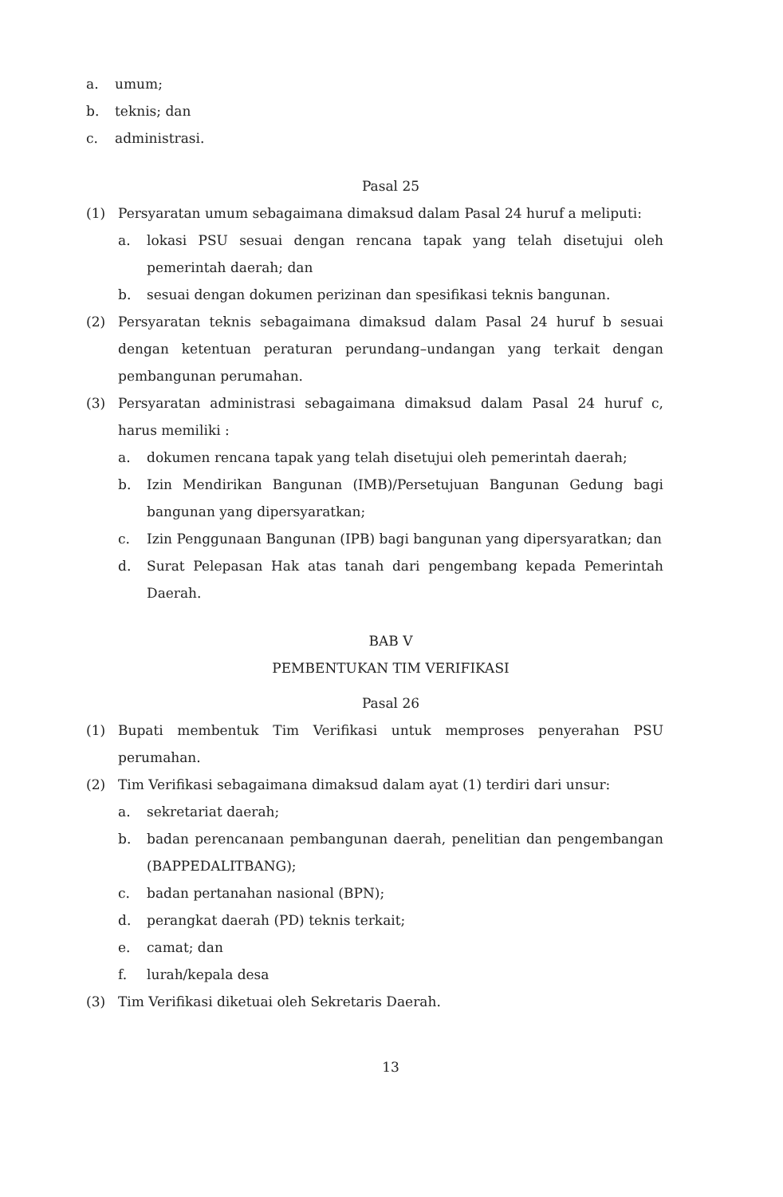a. umum;
b. teknis; dan
c. administrasi.
Pasal 25
(1) Persyaratan umum sebagaimana dimaksud dalam Pasal 24 huruf a meliputi:
a. lokasi PSU sesuai dengan rencana tapak yang telah disetujui oleh pemerintah daerah; dan
b. sesuai dengan dokumen perizinan dan spesifikasi teknis bangunan.
(2) Persyaratan teknis sebagaimana dimaksud dalam Pasal 24 huruf b sesuai dengan ketentuan peraturan perundang–undangan yang terkait dengan pembangunan perumahan.
(3) Persyaratan administrasi sebagaimana dimaksud dalam Pasal 24 huruf c, harus memiliki :
a. dokumen rencana tapak yang telah disetujui oleh pemerintah daerah;
b. Izin Mendirikan Bangunan (IMB)/Persetujuan Bangunan Gedung bagi bangunan yang dipersyaratkan;
c. Izin Penggunaan Bangunan (IPB) bagi bangunan yang dipersyaratkan; dan
d. Surat Pelepasan Hak atas tanah dari pengembang kepada Pemerintah Daerah.
BAB V
PEMBENTUKAN TIM VERIFIKASI
Pasal 26
(1) Bupati membentuk Tim Verifikasi untuk memproses penyerahan PSU perumahan.
(2) Tim Verifikasi sebagaimana dimaksud dalam ayat (1) terdiri dari unsur:
a. sekretariat daerah;
b. badan perencanaan pembangunan daerah, penelitian dan pengembangan (BAPPEDALITBANG);
c. badan pertanahan nasional (BPN);
d. perangkat daerah (PD) teknis terkait;
e. camat; dan
f. lurah/kepala desa
(3) Tim Verifikasi diketuai oleh Sekretaris Daerah.
13